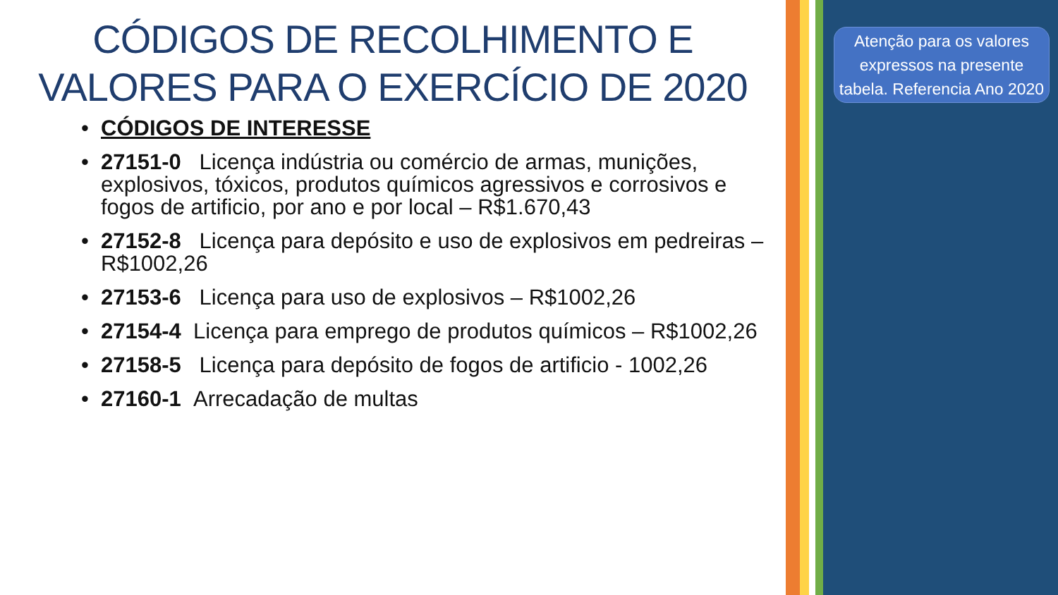CÓDIGOS DE RECOLHIMENTO E
VALORES PARA O EXERCÍCIO DE 2020
• CÓDIGOS DE INTERESSE
• 27151-0 Licença indústria ou comércio de armas, munições, explosivos, tóxicos, produtos químicos agressivos e corrosivos e fogos de artificio, por ano e por local – R$1.670,43
• 27152-8 Licença para depósito e uso de explosivos em pedreiras – R$1002,26
• 27153-6 Licença para uso de explosivos – R$1002,26
• 27154-4 Licença para emprego de produtos químicos – R$1002,26
• 27158-5 Licença para depósito de fogos de artificio - 1002,26
• 27160-1 Arrecadação de multas
Atenção para os valores expressos na presente tabela. Referencia Ano 2020